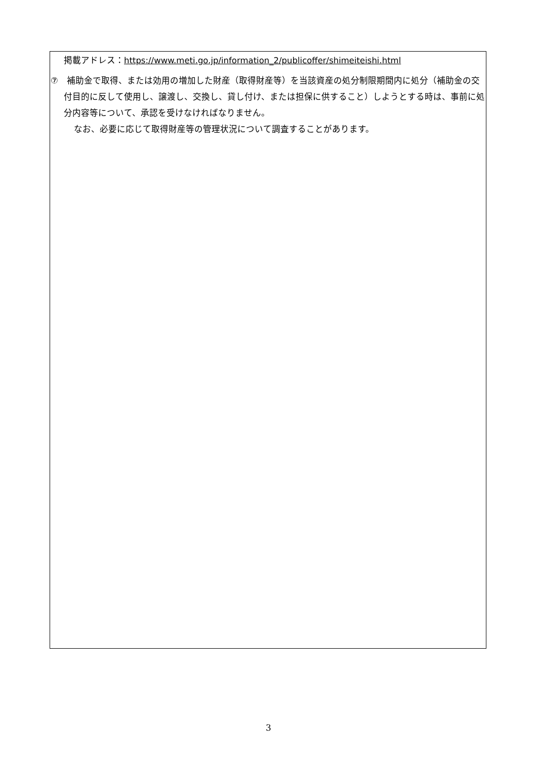掲載アドレス：https://www.meti.go.jp/information_2/publicoffer/shimeiteishi.html
⑦　補助金で取得、または効用の増加した財産（取得財産等）を当該資産の処分制限期間内に処分（補助金の交付目的に反して使用し、譲渡し、交換し、貸し付け、または担保に供すること）しようとする時は、事前に処分内容等について、承認を受けなければなりません。
なお、必要に応じて取得財産等の管理状況について調査することがあります。
3